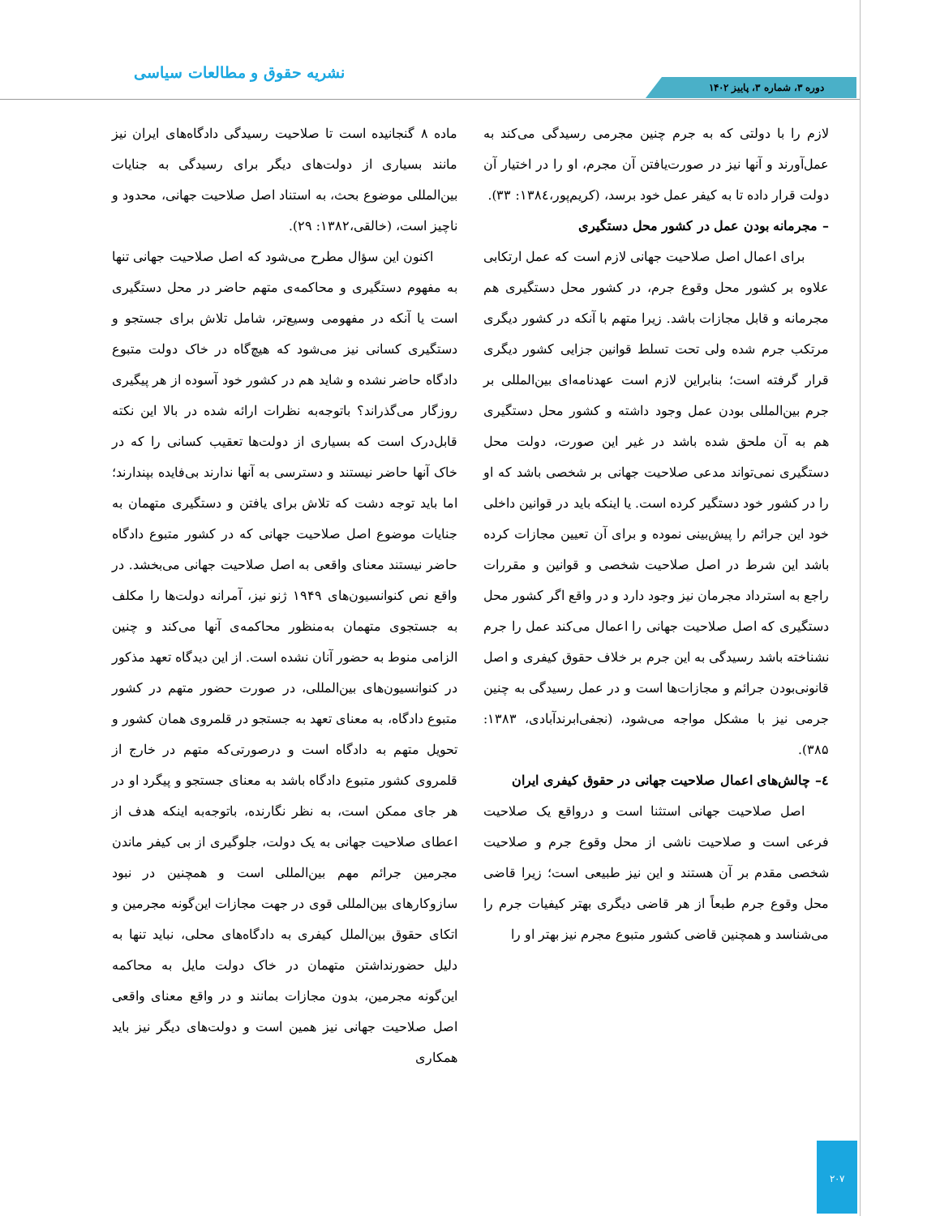نشریه حقوق و مطالعات سیاسی
دوره ۳، شماره ۳، پاییز ۱۴۰۲
ماده ۸ گنجانیده است تا صلاحیت رسیدگی دادگاه‌های ایران نیز مانند بسیاری از دولت‌های دیگر برای رسیدگی به جنایات بین‌المللی موضوع بحث، به استناد اصل صلاحیت جهانی، محدود و ناچیز است، (خالقی،۱۳۸۲: ۲۹).
اکنون این سؤال مطرح می‌شود که اصل صلاحیت جهانی تنها به مفهوم دستگیری و محاکمه‌ی متهم حاضر در محل دستگیری است یا آنکه در مفهومی وسیع‌تر، شامل تلاش برای جستجو و دستگیری کسانی نیز می‌شود که هیچ‌گاه در خاک دولت متبوع دادگاه حاضر نشده و شاید هم در کشور خود آسوده از هر پیگیری روزگار می‌گذراند؟ باتوجه‌به نظرات ارائه شده در بالا این نکته قابل‌درک است که بسیاری از دولت‌ها تعقیب کسانی را که در خاک آنها حاضر نیستند و دسترسی به آنها ندارند بی‌فایده بپندارند؛ اما باید توجه دشت که تلاش برای یافتن و دستگیری متهمان به جنایات موضوع اصل صلاحیت جهانی که در کشور متبوع دادگاه حاضر نیستند معنای واقعی به اصل صلاحیت جهانی می‌بخشد. در واقع نص کنوانسیون‌های ۱۹۴۹ ژنو نیز، آمرانه دولت‌ها را مکلف به جستجوی متهمان به‌منظور محاکمه‌ی آنها می‌کند و چنین الزامی منوط به حضور آنان نشده است. از این دیدگاه تعهد مذکور در کنوانسیون‌های بین‌المللی، در صورت حضور متهم در کشور متبوع دادگاه، به معنای تعهد به جستجو در قلمروی همان کشور و تحویل متهم به دادگاه است و درصورتی‌که متهم در خارج از قلمروی کشور متبوع دادگاه باشد به معنای جستجو و پیگرد او در هر جای ممکن است، به نظر نگارنده، باتوجه‌به اینکه هدف از اعطای صلاحیت جهانی به یک دولت، جلوگیری از بی کیفر ماندن مجرمین جرائم مهم بین‌المللی است و همچنین در نبود سازوکارهای بین‌المللی قوی در جهت مجازات این‌گونه مجرمین و اتکای حقوق بین‌الملل کیفری به دادگاه‌های محلی، نباید تنها به دلیل حضورنداشتن متهمان در خاک دولت مایل به محاکمه این‌گونه مجرمین، بدون مجازات بمانند و در واقع معنای واقعی اصل صلاحیت جهانی نیز همین است و دولت‌های دیگر نیز باید همکاری
لازم را با دولتی که به جرم چنین مجرمی رسیدگی می‌کند به عمل‌آورند و آنها نیز در صورت‌یافتن آن مجرم، او را در اختیار آن دولت قرار داده تا به کیفر عمل خود برسد، (کریم‌پور،۱۳۸٤: ۳۳).
– مجرمانه بودن عمل در کشور محل دستگیری
برای اعمال اصل صلاحیت جهانی لازم است که عمل ارتکابی علاوه بر کشور محل وقوع جرم، در کشور محل دستگیری هم مجرمانه و قابل مجازات باشد. زیرا متهم با آنکه در کشور دیگری مرتکب جرم شده ولی تحت تسلط قوانین جزایی کشور دیگری قرار گرفته است؛ بنابراین لازم است عهدنامه‌ای بین‌المللی بر جرم بین‌المللی بودن عمل وجود داشته و کشور محل دستگیری هم به آن ملحق شده باشد در غیر این صورت، دولت محل دستگیری نمی‌تواند مدعی صلاحیت جهانی بر شخصی باشد که او را در کشور خود دستگیر کرده است. یا اینکه باید در قوانین داخلی خود این جرائم را پیش‌بینی نموده و برای آن تعیین مجازات کرده باشد این شرط در اصل صلاحیت شخصی و قوانین و مقررات راجع به استرداد مجرمان نیز وجود دارد و در واقع اگر کشور محل دستگیری که اصل صلاحیت جهانی را اعمال می‌کند عمل را جرم نشناخته باشد رسیدگی به این جرم بر خلاف حقوق کیفری و اصل قانونی‌بودن جرائم و مجازات‌ها است و در عمل رسیدگی به چنین جرمی نیز با مشکل مواجه می‌شود، (نجفی‌ابرندآبادی، ۱۳۸۳: ۳۸۵).
٤– چالش‌های اعمال صلاحیت جهانی در حقوق کیفری ایران
اصل صلاحیت جهانی استثنا است و درواقع یک صلاحیت فرعی است و صلاحیت ناشی از محل وقوع جرم و صلاحیت شخصی مقدم بر آن هستند و این نیز طبیعی است؛ زیرا قاضی محل وقوع جرم طبعاً از هر قاضی دیگری بهتر کیفیات جرم را می‌شناسد و همچنین قاضی کشور متبوع مجرم نیز بهتر او را
۲۰۷